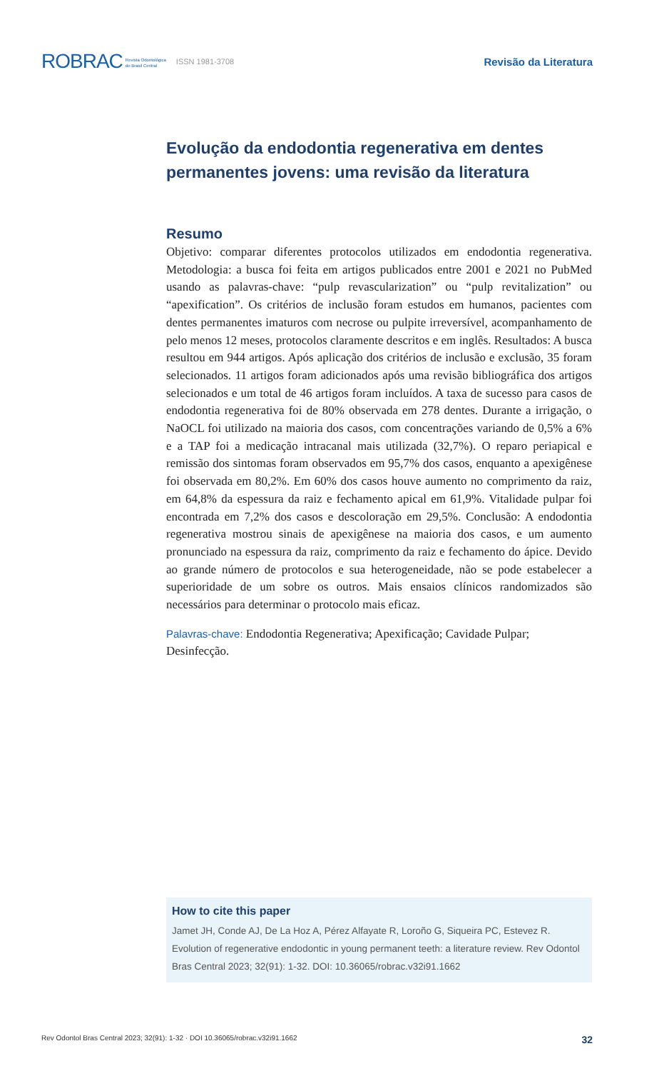ROBRAC Revista Odontológica
do Brasil Central ISSN 1981-3708 Revisão da Literatura
Evolução da endodontia regenerativa em dentes permanentes jovens: uma revisão da literatura
Resumo
Objetivo: comparar diferentes protocolos utilizados em endodontia regenerativa. Metodologia: a busca foi feita em artigos publicados entre 2001 e 2021 no PubMed usando as palavras-chave: “pulp revascularization” ou “pulp revitalization” ou “apexification”. Os critérios de inclusão foram estudos em humanos, pacientes com dentes permanentes imaturos com necrose ou pulpite irreversível, acompanhamento de pelo menos 12 meses, protocolos claramente descritos e em inglês. Resultados: A busca resultou em 944 artigos. Após aplicação dos critérios de inclusão e exclusão, 35 foram selecionados. 11 artigos foram adicionados após uma revisão bibliográfica dos artigos selecionados e um total de 46 artigos foram incluídos. A taxa de sucesso para casos de endodontia regenerativa foi de 80% observada em 278 dentes. Durante a irrigação, o NaOCL foi utilizado na maioria dos casos, com concentrações variando de 0,5% a 6% e a TAP foi a medicação intracanal mais utilizada (32,7%). O reparo periapical e remissão dos sintomas foram observados em 95,7% dos casos, enquanto a apexigênese foi observada em 80,2%. Em 60% dos casos houve aumento no comprimento da raiz, em 64,8% da espessura da raiz e fechamento apical em 61,9%. Vitalidade pulpar foi encontrada em 7,2% dos casos e descoloração em 29,5%. Conclusão: A endodontia regenerativa mostrou sinais de apexigênese na maioria dos casos, e um aumento pronunciado na espessura da raiz, comprimento da raiz e fechamento do ápice. Devido ao grande número de protocolos e sua heterogeneidade, não se pode estabelecer a superioridade de um sobre os outros. Mais ensaios clínicos randomizados são necessários para determinar o protocolo mais eficaz.
Palavras-chave: Endodontia Regenerativa; Apexificação; Cavidade Pulpar; Desinfecção.
How to cite this paper
Jamet JH, Conde AJ, De La Hoz A, Pérez Alfayate R, Loroño G, Siqueira PC, Estevez R. Evolution of regenerative endodontic in young permanent teeth: a literature review. Rev Odontol Bras Central 2023; 32(91): 1-32. DOI: 10.36065/robrac.v32i91.1662
Rev Odontol Bras Central 2023; 32(91): 1-32 · DOI 10.36065/robrac.v32i91.1662 32